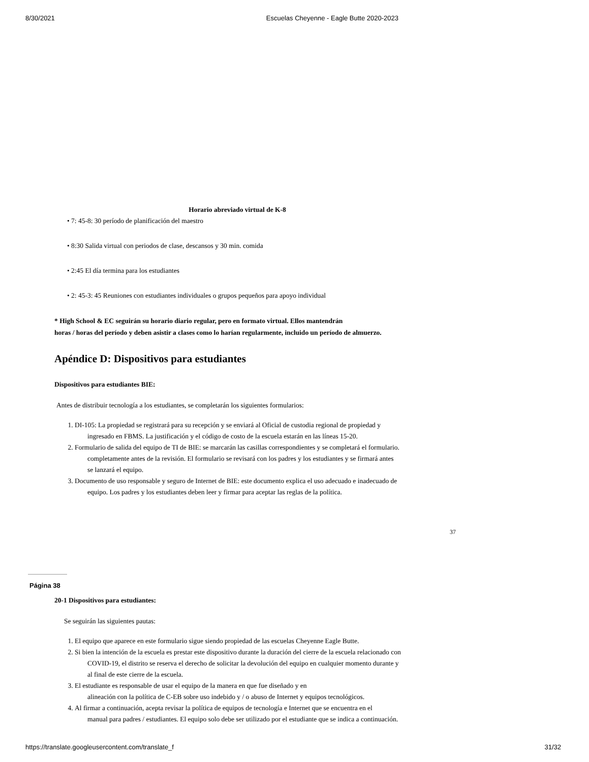8/30/2021 Escuelas Cheyenne - Eagle Butte 2020-2023
Horario abreviado virtual de K-8
• 7: 45-8: 30 período de planificación del maestro
• 8:30 Salida virtual con periodos de clase, descansos y 30 min. comida
• 2:45 El día termina para los estudiantes
• 2: 45-3: 45 Reuniones con estudiantes individuales o grupos pequeños para apoyo individual
* High School & EC seguirán su horario diario regular, pero en formato virtual. Ellos mantendrán
horas / horas del período y deben asistir a clases como lo harían regularmente, incluido un período de almuerzo.
Apéndice D: Dispositivos para estudiantes
Dispositivos para estudiantes BIE:
Antes de distribuir tecnología a los estudiantes, se completarán los siguientes formularios:
1. DI-105: La propiedad se registrará para su recepción y se enviará al Oficial de custodia regional de propiedad y
ingresado en FBMS. La justificación y el código de costo de la escuela estarán en las líneas 15-20.
2. Formulario de salida del equipo de TI de BIE: se marcarán las casillas correspondientes y se completará el formulario.
completamente antes de la revisión. El formulario se revisará con los padres y los estudiantes y se firmará antes
se lanzará el equipo.
3. Documento de uso responsable y seguro de Internet de BIE: este documento explica el uso adecuado e inadecuado de
equipo. Los padres y los estudiantes deben leer y firmar para aceptar las reglas de la política.
37
Página 38
20-1 Dispositivos para estudiantes:
Se seguirán las siguientes pautas:
1. El equipo que aparece en este formulario sigue siendo propiedad de las escuelas Cheyenne Eagle Butte.
2. Si bien la intención de la escuela es prestar este dispositivo durante la duración del cierre de la escuela relacionado con
COVID-19, el distrito se reserva el derecho de solicitar la devolución del equipo en cualquier momento durante y
al final de este cierre de la escuela.
3. El estudiante es responsable de usar el equipo de la manera en que fue diseñado y en
alineación con la política de C-EB sobre uso indebido y / o abuso de Internet y equipos tecnológicos.
4. Al firmar a continuación, acepta revisar la política de equipos de tecnología e Internet que se encuentra en el
manual para padres / estudiantes. El equipo solo debe ser utilizado por el estudiante que se indica a continuación.
https://translate.googleusercontent.com/translate_f 31/32